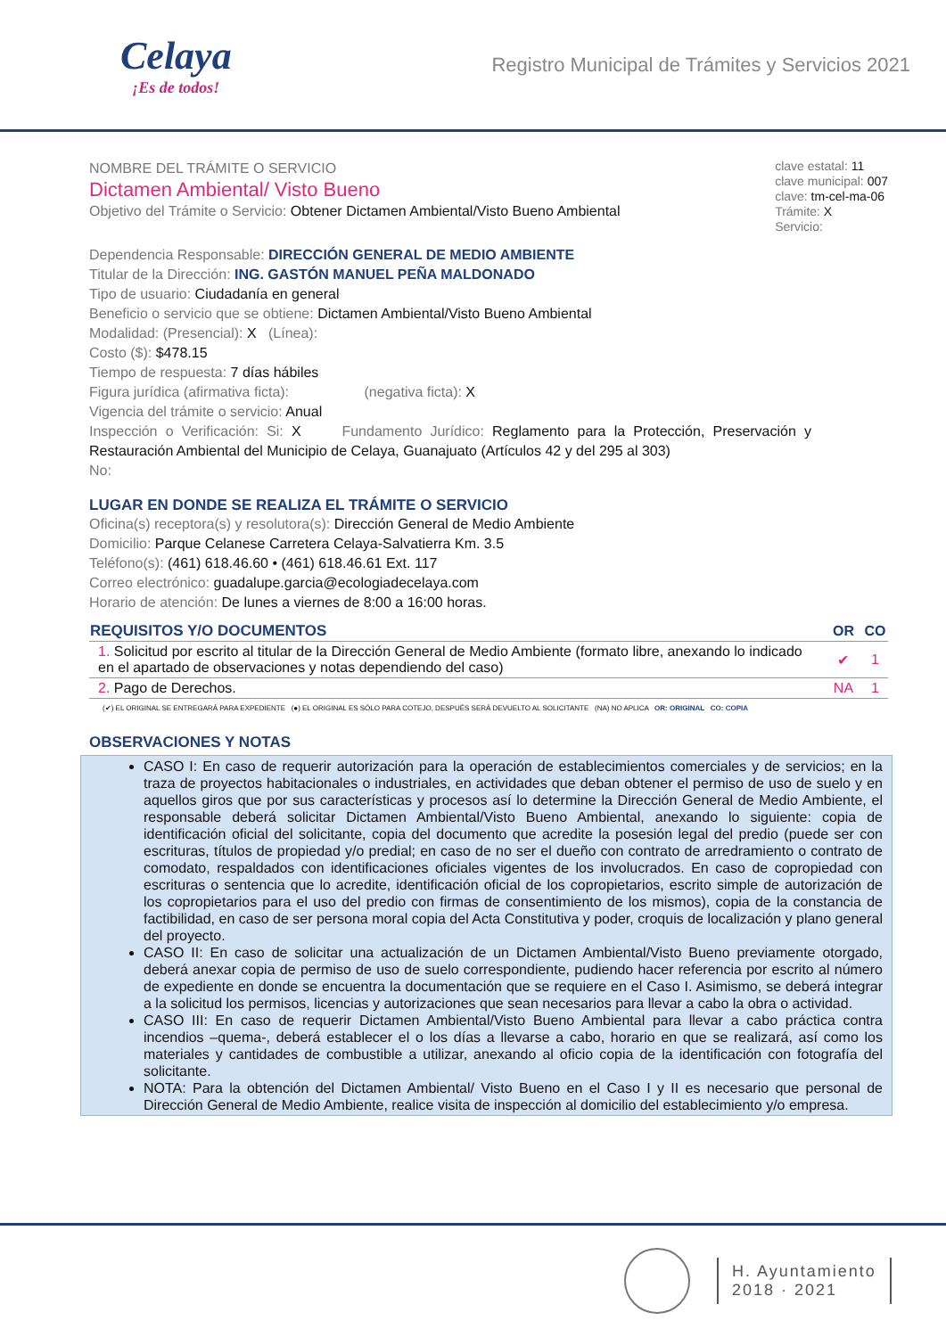Celaya
¡Es de todos!
Registro Municipal de Trámites y Servicios 2021
NOMBRE DEL TRÁMITE O SERVICIO
Dictamen Ambiental/ Visto Bueno
Objetivo del Trámite o Servicio: Obtener Dictamen Ambiental/Visto Bueno Ambiental
clave estatal: 11
clave municipal: 007
clave: tm-cel-ma-06
Trámite: X
Servicio:
Dependencia Responsable: DIRECCIÓN GENERAL DE MEDIO AMBIENTE
Titular de la Dirección: ING. GASTÓN MANUEL PEÑA MALDONADO
Tipo de usuario: Ciudadanía en general
Beneficio o servicio que se obtiene: Dictamen Ambiental/Visto Bueno Ambiental
Modalidad: (Presencial): X (Línea):
Costo ($): $478.15
Tiempo de respuesta: 7 días hábiles
Figura jurídica (afirmativa ficta): (negativa ficta): X
Vigencia del trámite o servicio: Anual
Inspección o Verificación: Si: X Fundamento Jurídico: Reglamento para la Protección, Preservación y Restauración Ambiental del Municipio de Celaya, Guanajuato (Artículos 42 y del 295 al 303)
No:
LUGAR EN DONDE SE REALIZA EL TRÁMITE O SERVICIO
Oficina(s) receptora(s) y resolutora(s): Dirección General de Medio Ambiente
Domicilio: Parque Celanese Carretera Celaya-Salvatierra Km. 3.5
Teléfono(s): (461) 618.46.60 • (461) 618.46.61 Ext. 117
Correo electrónico: guadalupe.garcia@ecologiadecelaya.com
Horario de atención: De lunes a viernes de 8:00 a 16:00 horas.
| REQUISITOS Y/O DOCUMENTOS | OR | CO |
| --- | --- | --- |
| 1. Solicitud por escrito al titular de la Dirección General de Medio Ambiente (formato libre, anexando lo indicado en el apartado de observaciones y notas dependiendo del caso) | ✔ | 1 |
| 2. Pago de Derechos. | NA | 1 |
(✔) EL ORIGINAL SE ENTREGARÁ PARA EXPEDIENTE (●) EL ORIGINAL ES SÓLO PARA COTEJO, DESPUÉS SERÁ DEVUELTO AL SOLICITANTE (NA) NO APLICA OR: ORIGINAL CO: COPIA
OBSERVACIONES Y NOTAS
CASO I: En caso de requerir autorización para la operación de establecimientos comerciales y de servicios; en la traza de proyectos habitacionales o industriales, en actividades que deban obtener el permiso de uso de suelo y en aquellos giros que por sus características y procesos así lo determine la Dirección General de Medio Ambiente, el responsable deberá solicitar Dictamen Ambiental/Visto Bueno Ambiental, anexando lo siguiente: copia de identificación oficial del solicitante, copia del documento que acredite la posesión legal del predio (puede ser con escrituras, títulos de propiedad y/o predial; en caso de no ser el dueño con contrato de arredramiento o contrato de comodato, respaldados con identificaciones oficiales vigentes de los involucrados. En caso de copropiedad con escrituras o sentencia que lo acredite, identificación oficial de los copropietarios, escrito simple de autorización de los copropietarios para el uso del predio con firmas de consentimiento de los mismos), copia de la constancia de factibilidad, en caso de ser persona moral copia del Acta Constitutiva y poder, croquis de localización y plano general del proyecto.
CASO II: En caso de solicitar una actualización de un Dictamen Ambiental/Visto Bueno previamente otorgado, deberá anexar copia de permiso de uso de suelo correspondiente, pudiendo hacer referencia por escrito al número de expediente en donde se encuentra la documentación que se requiere en el Caso I. Asimismo, se deberá integrar a la solicitud los permisos, licencias y autorizaciones que sean necesarios para llevar a cabo la obra o actividad.
CASO III: En caso de requerir Dictamen Ambiental/Visto Bueno Ambiental para llevar a cabo práctica contra incendios –quema-, deberá establecer el o los días a llevarse a cabo, horario en que se realizará, así como los materiales y cantidades de combustible a utilizar, anexando al oficio copia de la identificación con fotografía del solicitante.
NOTA: Para la obtención del Dictamen Ambiental/ Visto Bueno en el Caso I y II es necesario que personal de Dirección General de Medio Ambiente, realice visita de inspección al domicilio del establecimiento y/o empresa.
H. Ayuntamiento
2018 · 2021